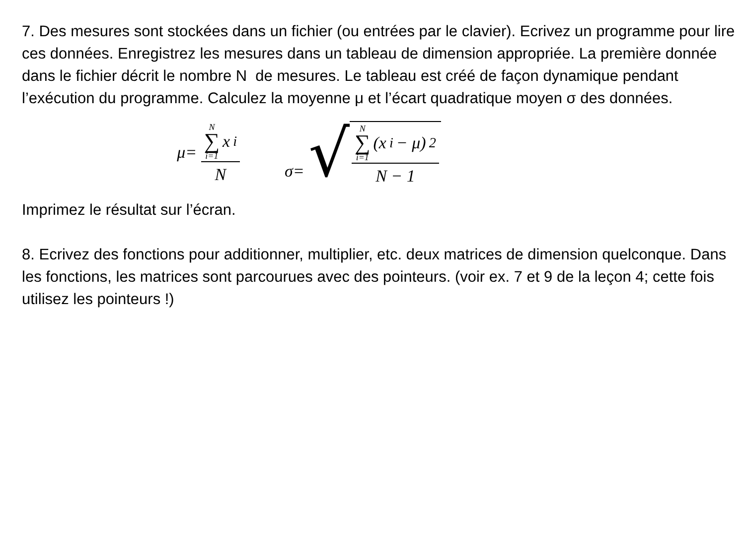7. Des mesures sont stockées dans un fichier (ou entrées par le clavier). Ecrivez un programme pour lire ces données. Enregistrez les mesures dans un tableau de dimension appropriée. La première donnée dans le fichier décrit le nombre N de mesures. Le tableau est créé de façon dynamique pendant l’exécution du programme. Calculez la moyenne μ et l’écart quadratique moyen σ des données.
μ= N ∑ i=1 x<sub>i</sub> N σ= √ N ∑ i=1 (x<sub>i</sub> − μ)<sup>2</sup> N − 1
Imprimez le résultat sur l’écran.
8. Ecrivez des fonctions pour additionner, multiplier, etc. deux matrices de dimension quelconque. Dans les fonctions, les matrices sont parcourues avec des pointeurs. (voir ex. 7 et 9 de la leçon 4; cette fois utilisez les pointeurs !)